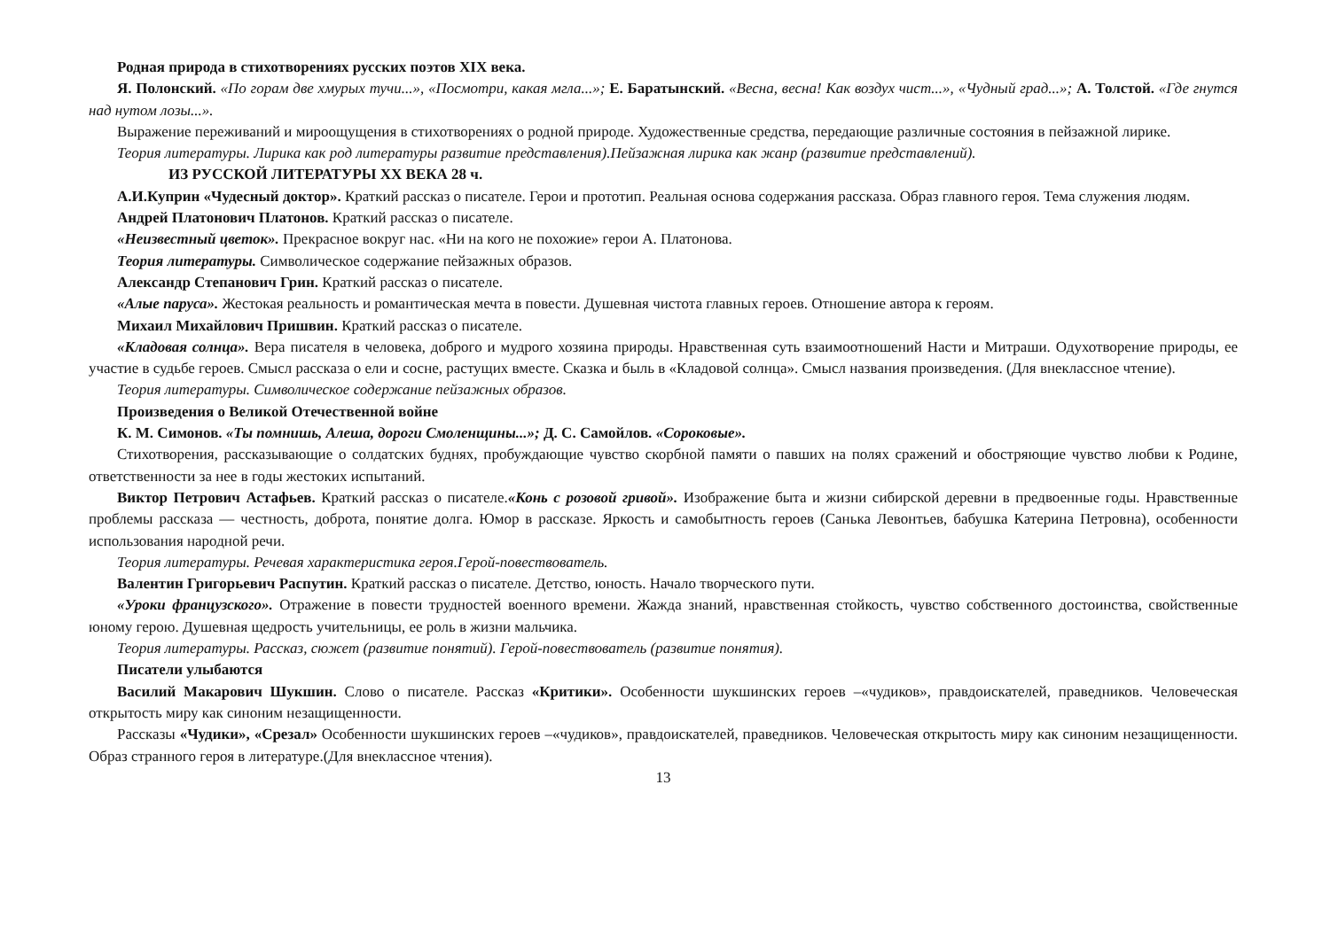Родная природа в стихотворениях русских поэтов XIX века.
Я. Полонский. «По горам две хмурых тучи...», «Посмотри, какая мгла...»; Е. Баратынский. «Весна, весна! Как воздух чист...», «Чудный град...»; А. Толстой. «Где гнутся над нутом лозы...».
Выражение переживаний и мироощущения в стихотворениях о родной природе. Художественные средства, передающие различные состояния в пейзажной лирике.
Теория литературы. Лирика как род литературы развитие представления).Пейзажная лирика как жанр (развитие представлений).
ИЗ РУССКОЙ ЛИТЕРАТУРЫ XX ВЕКА 28 ч.
А.И.Куприн «Чудесный доктор». Краткий рассказ о писателе. Герои и прототип. Реальная основа содержания рассказа. Образ главного героя. Тема служения людям.
Андрей Платонович Платонов. Краткий рассказ о писателе.
«Неизвестный цветок». Прекрасное вокруг нас. «Ни на кого не похожие» герои А. Платонова.
Теория литературы. Символическое содержание пейзажных образов.
Александр Степанович Грин. Краткий рассказ о писателе.
«Алые паруса». Жестокая реальность и романтическая мечта в повести. Душевная чистота главных героев. Отношение автора к героям.
Михаил Михайлович Пришвин. Краткий рассказ о писателе.
«Кладовая солнца». Вера писателя в человека, доброго и мудрого хозяина природы. Нравственная суть взаимоотношений Насти и Митраши. Одухотворение природы, ее участие в судьбе героев. Смысл рассказа о ели и сосне, растущих вместе. Сказка и быль в «Кладовой солнца». Смысл названия произведения. (Для внеклассное чтение).
Теория литературы. Символическое содержание пейзажных образов.
Произведения о Великой Отечественной войне
К. М. Симонов. «Ты помнишь, Алеша, дороги Смоленщины...»; Д. С. Самойлов. «Сороковые».
Стихотворения, рассказывающие о солдатских буднях, пробуждающие чувство скорбной памяти о павших на полях сражений и обостряющие чувство любви к Родине, ответственности за нее в годы жестоких испытаний.
Виктор Петрович Астафьев. Краткий рассказ о писателе.«Конь с розовой гривой». Изображение быта и жизни сибирской деревни в предвоенные годы. Нравственные проблемы рассказа — честность, доброта, понятие долга. Юмор в рассказе. Яркость и самобытность героев (Санька Левонтьев, бабушка Катерина Петровна), особенности использования народной речи.
Теория литературы. Речевая характеристика героя.Герой-повествователь.
Валентин Григорьевич Распутин. Краткий рассказ о писателе. Детство, юность. Начало творческого пути.
«Уроки французского». Отражение в повести трудностей военного времени. Жажда знаний, нравственная стойкость, чувство собственного достоинства, свойственные юному герою. Душевная щедрость учительницы, ее роль в жизни мальчика.
Теория литературы. Рассказ, сюжет (развитие понятий). Герой-повествователь (развитие понятия).
Писатели улыбаются
Василий Макарович Шукшин. Слово о писателе. Рассказ «Критики». Особенности шукшинских героев –«чудиков», правдоискателей, праведников. Человеческая открытость миру как синоним незащищенности.
Рассказы «Чудики», «Срезал» Особенности шукшинских героев –«чудиков», правдоискателей, праведников. Человеческая открытость миру как синоним незащищенности. Образ странного героя в литературе.(Для внеклассное чтения).
13